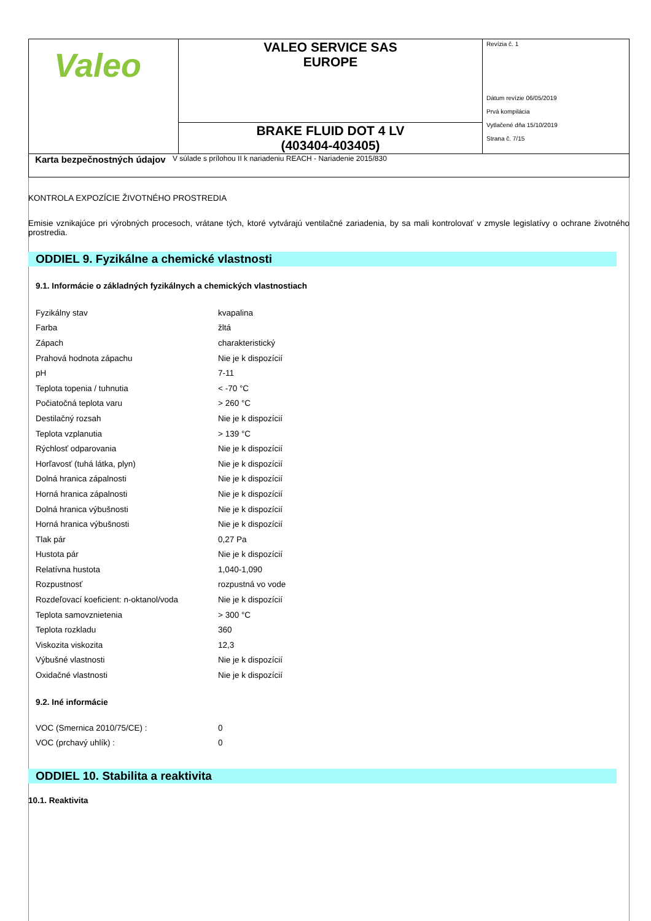| Valeo | VALEO SERVICE SAS EUROPE | Revízia č. 1 Dátum revízie 06/05/2019 Prvá kompilácia Vytlačené dňa 15/10/2019 Strana č. 7/15 |
| | BRAKE FLUID DOT 4 LV (403404-403405) | |
Karta bezpečnostných údajov
V súlade s prílohou II k nariadeniu REACH - Nariadenie 2015/830
KONTROLA EXPOZÍCIE ŽIVOTNÉHO PROSTREDIA
Emisie vznikajúce pri výrobných procesoch, vrátane tých, ktoré vytvárajú ventilačné zariadenia, by sa mali kontrolovať v zmysle legislatívy o ochrane životného prostredia.
ODDIEL 9. Fyzikálne a chemické vlastnosti
9.1. Informácie o základných fyzikálnych a chemických vlastnostiach
| Fyzikálny stav | kvapalina |
| Farba | žltá |
| Zápach | charakteristický |
| Prahová hodnota zápachu | Nie je k dispozícií |
| pH | 7-11 |
| Teplota topenia / tuhnutia | < -70 °C |
| Počiatočná teplota varu | > 260 °C |
| Destilačný rozsah | Nie je k dispozícií |
| Teplota vzplanutia | > 139 °C |
| Rýchlosť odparovania | Nie je k dispozícií |
| Horľavosť (tuhá látka, plyn) | Nie je k dispozícií |
| Dolná hranica zápalnosti | Nie je k dispozícií |
| Horná hranica zápalnosti | Nie je k dispozícií |
| Dolná hranica výbušnosti | Nie je k dispozícií |
| Horná hranica výbušnosti | Nie je k dispozícií |
| Tlak pár | 0,27 Pa |
| Hustota pár | Nie je k dispozícií |
| Relatívna hustota | 1,040-1,090 |
| Rozpustnosť | rozpustná vo vode |
| Rozdeľovací koeficient: n-oktanol/voda | Nie je k dispozícií |
| Teplota samovznietenia | > 300 °C |
| Teplota rozkladu | 360 |
| Viskozita viskozita | 12,3 |
| Výbušné vlastnosti | Nie je k dispozícií |
| Oxidačné vlastnosti | Nie je k dispozícií |
9.2. Iné informácie
| VOC (Smernica 2010/75/CE) : | 0 |
| VOC (prchavý uhlík) : | 0 |
ODDIEL 10. Stabilita a reaktivita
10.1. Reaktivita